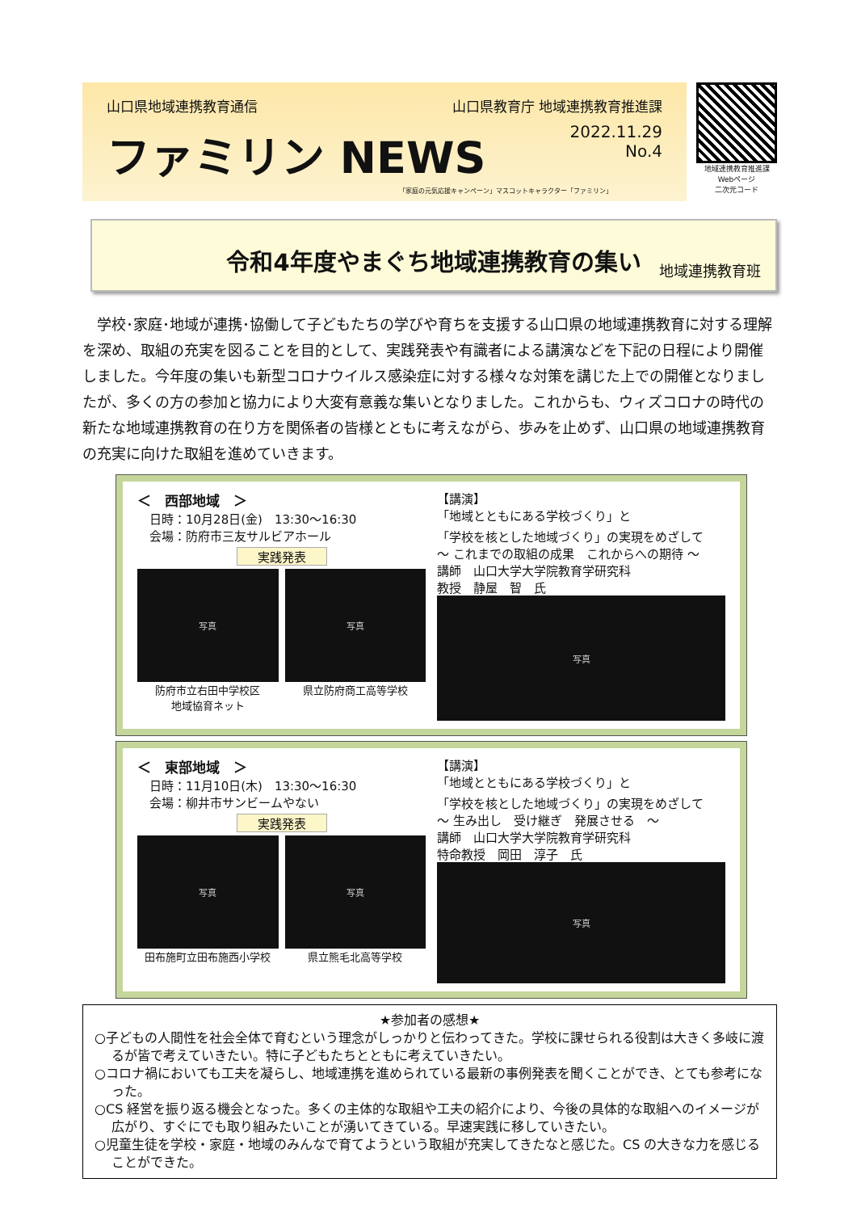山口県地域連携教育通信 山口県教育庁 地域連携教育推進課
ファミリン NEWS 2022.11.29
No.4
「家庭の元気応援キャンペーン」マスコットキャラクター「ファミリン」
地域連携教育推進課
Webページ
二次元コード
令和4年度やまぐち地域連携教育の集い
地域連携教育班
学校･家庭･地域が連携･協働して子どもたちの学びや育ちを支援する山口県の地域連携教育に対する理解を深め、取組の充実を図ることを目的として、実践発表や有識者による講演などを下記の日程により開催しました。今年度の集いも新型コロナウイルス感染症に対する様々な対策を講じた上での開催となりましたが、多くの方の参加と協力により大変有意義な集いとなりました。これからも、ウィズコロナの時代の新たな地域連携教育の在り方を関係者の皆様とともに考えながら、歩みを止めず、山口県の地域連携教育の充実に向けた取組を進めていきます。
＜　西部地域　＞
　日時：10月28日(金)　13:30～16:30
　会場：防府市三友サルビアホール
実践発表
写真
防府市立右田中学校区
地域協育ネット
写真
県立防府商工高等学校
【講演】
「地域とともにある学校づくり」と
「学校を核とした地域づくり」の実現をめざして
～ これまでの取組の成果　これからへの期待 ～
講師　山口大学大学院教育学研究科
教授　静屋　智　氏
写真
＜　東部地域　＞
　日時：11月10日(木)　13:30～16:30
　会場：柳井市サンビームやない
実践発表
写真
田布施町立田布施西小学校
写真
県立熊毛北高等学校
【講演】
「地域とともにある学校づくり」と
「学校を核とした地域づくり」の実現をめざして
～ 生み出し　受け継ぎ　発展させる　～
講師　山口大学大学院教育学研究科
特命教授　岡田　淳子　氏
写真
★参加者の感想★
○子どもの人間性を社会全体で育むという理念がしっかりと伝わってきた。学校に課せられる役割は大きく多岐に渡るが皆で考えていきたい。特に子どもたちとともに考えていきたい。
○コロナ禍においても工夫を凝らし、地域連携を進められている最新の事例発表を聞くことができ、とても参考になった。
○CS 経営を振り返る機会となった。多くの主体的な取組や工夫の紹介により、今後の具体的な取組へのイメージが広がり、すぐにでも取り組みたいことが湧いてきている。早速実践に移していきたい。
○児童生徒を学校・家庭・地域のみんなで育てようという取組が充実してきたなと感じた。CS の大きな力を感じることができた。